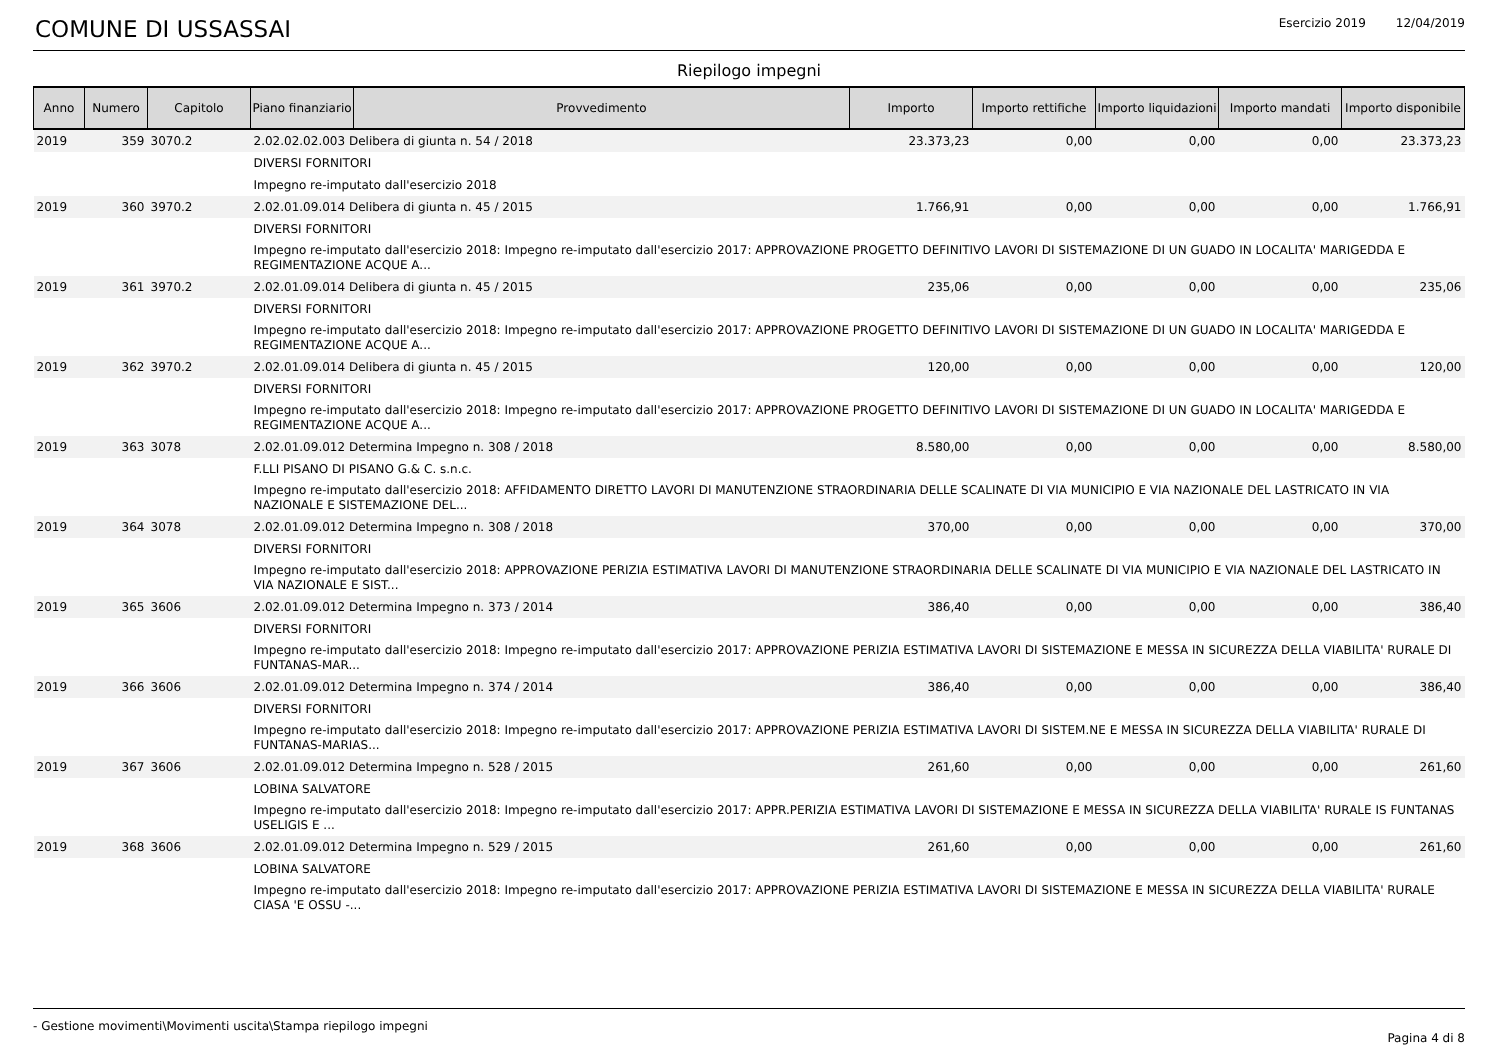COMUNE DI USSASSAI
Esercizio 2019 12/04/2019
Riepilogo impegni
| Anno | Numero | Capitolo | Piano finanziario | Provvedimento | Importo | Importo rettifiche | Importo liquidazioni | Importo mandati | Importo disponibile |
| --- | --- | --- | --- | --- | --- | --- | --- | --- | --- |
| 2019 | 359 | 3070.2 | 2.02.02.02.003 Delibera di giunta n. 54 / 2018 | | 23.373,23 | 0,00 | 0,00 | 0,00 | 23.373,23 |
| | | | DIVERSI FORNITORI | | | | | | |
| | | | Impegno re-imputato dall'esercizio 2018 | | | | | | |
| 2019 | 360 | 3970.2 | 2.02.01.09.014 Delibera di giunta n. 45 / 2015 | | 1.766,91 | 0,00 | 0,00 | 0,00 | 1.766,91 |
| | | | DIVERSI FORNITORI | | | | | | |
| | | | Impegno re-imputato dall'esercizio 2018: Impegno re-imputato dall'esercizio 2017: APPROVAZIONE PROGETTO DEFINITIVO LAVORI DI SISTEMAZIONE DI UN GUADO IN LOCALITA' MARIGEDDA E REGIMENTAZIONE ACQUE A... | | | | | | |
| 2019 | 361 | 3970.2 | 2.02.01.09.014 Delibera di giunta n. 45 / 2015 | | 235,06 | 0,00 | 0,00 | 0,00 | 235,06 |
| | | | DIVERSI FORNITORI | | | | | | |
| | | | Impegno re-imputato dall'esercizio 2018: Impegno re-imputato dall'esercizio 2017: APPROVAZIONE PROGETTO DEFINITIVO LAVORI DI SISTEMAZIONE DI UN GUADO IN LOCALITA' MARIGEDDA E REGIMENTAZIONE ACQUE A... | | | | | | |
| 2019 | 362 | 3970.2 | 2.02.01.09.014 Delibera di giunta n. 45 / 2015 | | 120,00 | 0,00 | 0,00 | 0,00 | 120,00 |
| | | | DIVERSI FORNITORI | | | | | | |
| | | | Impegno re-imputato dall'esercizio 2018: Impegno re-imputato dall'esercizio 2017: APPROVAZIONE PROGETTO DEFINITIVO LAVORI DI SISTEMAZIONE DI UN GUADO IN LOCALITA' MARIGEDDA E REGIMENTAZIONE ACQUE A... | | | | | | |
| 2019 | 363 | 3078 | 2.02.01.09.012 Determina Impegno n. 308 / 2018 | | 8.580,00 | 0,00 | 0,00 | 0,00 | 8.580,00 |
| | | | F.LLI PISANO DI PISANO G.& C. s.n.c. | | | | | | |
| | | | Impegno re-imputato dall'esercizio 2018: AFFIDAMENTO DIRETTO LAVORI DI MANUTENZIONE STRAORDINARIA DELLE SCALINATE DI VIA MUNICIPIO E VIA NAZIONALE DEL LASTRICATO IN VIA NAZIONALE E SISTEMAZIONE DEL... | | | | | | |
| 2019 | 364 | 3078 | 2.02.01.09.012 Determina Impegno n. 308 / 2018 | | 370,00 | 0,00 | 0,00 | 0,00 | 370,00 |
| | | | DIVERSI FORNITORI | | | | | | |
| | | | Impegno re-imputato dall'esercizio 2018: APPROVAZIONE PERIZIA ESTIMATIVA LAVORI DI MANUTENZIONE STRAORDINARIA DELLE SCALINATE DI VIA MUNICIPIO E VIA NAZIONALE DEL LASTRICATO IN VIA NAZIONALE E SIST... | | | | | | |
| 2019 | 365 | 3606 | 2.02.01.09.012 Determina Impegno n. 373 / 2014 | | 386,40 | 0,00 | 0,00 | 0,00 | 386,40 |
| | | | DIVERSI FORNITORI | | | | | | |
| | | | Impegno re-imputato dall'esercizio 2018: Impegno re-imputato dall'esercizio 2017: APPROVAZIONE PERIZIA ESTIMATIVA LAVORI DI SISTEMAZIONE E MESSA IN SICUREZZA DELLA VIABILITA' RURALE DI FUNTANAS-MAR... | | | | | | |
| 2019 | 366 | 3606 | 2.02.01.09.012 Determina Impegno n. 374 / 2014 | | 386,40 | 0,00 | 0,00 | 0,00 | 386,40 |
| | | | DIVERSI FORNITORI | | | | | | |
| | | | Impegno re-imputato dall'esercizio 2018: Impegno re-imputato dall'esercizio 2017: APPROVAZIONE PERIZIA ESTIMATIVA LAVORI DI SISTEM.NE E MESSA IN SICUREZZA DELLA VIABILITA' RURALE DI FUNTANAS-MARIAS... | | | | | | |
| 2019 | 367 | 3606 | 2.02.01.09.012 Determina Impegno n. 528 / 2015 | | 261,60 | 0,00 | 0,00 | 0,00 | 261,60 |
| | | | LOBINA SALVATORE | | | | | | |
| | | | Impegno re-imputato dall'esercizio 2018: Impegno re-imputato dall'esercizio 2017: APPR.PERIZIA ESTIMATIVA LAVORI DI SISTEMAZIONE E MESSA IN SICUREZZA DELLA VIABILITA' RURALE IS FUNTANAS USELIGIS E ... | | | | | | |
| 2019 | 368 | 3606 | 2.02.01.09.012 Determina Impegno n. 529 / 2015 | | 261,60 | 0,00 | 0,00 | 0,00 | 261,60 |
| | | | LOBINA SALVATORE | | | | | | |
| | | | Impegno re-imputato dall'esercizio 2018: Impegno re-imputato dall'esercizio 2017: APPROVAZIONE PERIZIA ESTIMATIVA LAVORI DI SISTEMAZIONE E MESSA IN SICUREZZA DELLA VIABILITA' RURALE CIASA 'E OSSU -... | | | | | | |
- Gestione movimenti\Movimenti uscita\Stampa riepilogo impegni Pagina 4 di 8